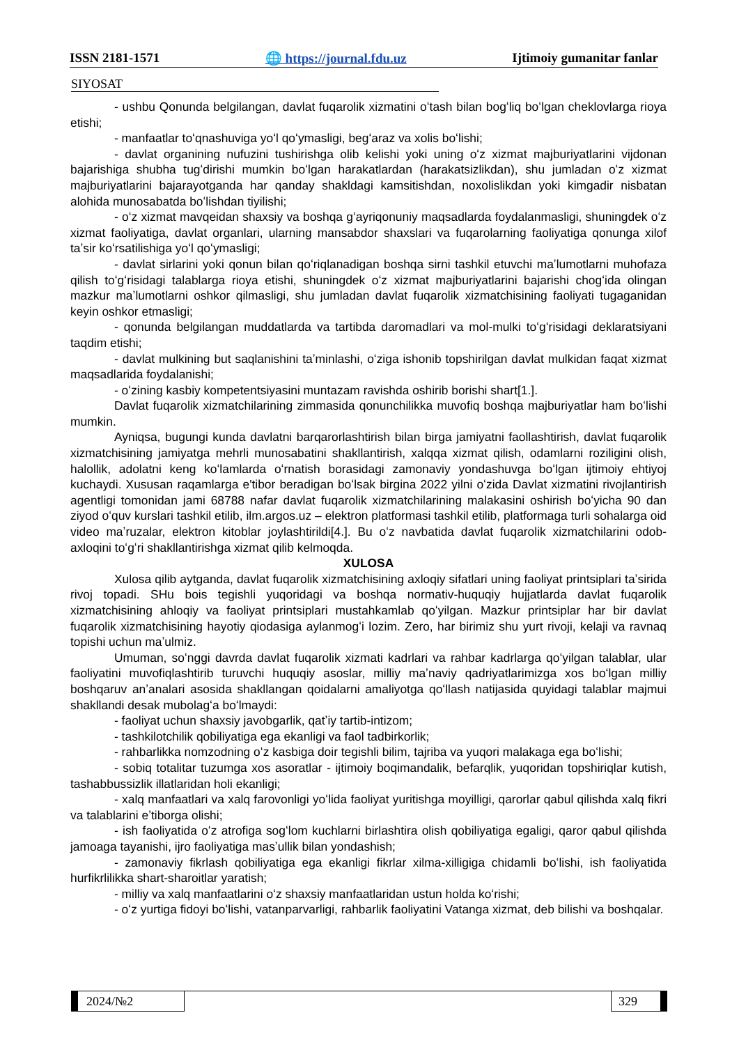ISSN 2181-1571 🌐 https://journal.fdu.uz Ijtimoiy gumanitar fanlar
SIYOSAT
- ushbu Qonunda belgilangan, davlat fuqarolik xizmatini oʻtash bilan bogʻliq boʻlgan cheklovlarga rioya etishi;
- manfaatlar toʻqnashuviga yoʻl qoʻymasligi, begʻaraz va xolis boʻlishi;
- davlat organining nufuzini tushirishga olib kelishi yoki uning oʻz xizmat majburiyatlarini vijdonan bajarishiga shubha tugʻdirishi mumkin boʻlgan harakatlardan (harakatsizlikdan), shu jumladan oʻz xizmat majburiyatlarini bajarayotganda har qanday shakldagi kamsitishdan, noxolislikdan yoki kimgadir nisbatan alohida munosabatda boʻlishdan tiyilishi;
- oʻz xizmat mavqeidan shaxsiy va boshqa gʻayriqonuniy maqsadlarda foydalanmasligi, shuningdek oʻz xizmat faoliyatiga, davlat organlari, ularning mansabdor shaxslari va fuqarolarning faoliyatiga qonunga xilof taʼsir koʻrsatilishiga yoʻl qoʻymasligi;
- davlat sirlarini yoki qonun bilan qoʻriqlanadigan boshqa sirni tashkil etuvchi maʼlumotlarni muhofaza qilish toʻgʻrisidagi talablarga rioya etishi, shuningdek oʻz xizmat majburiyatlarini bajarishi chogʻida olingan mazkur maʼlumotlarni oshkor qilmasligi, shu jumladan davlat fuqarolik xizmatchisining faoliyati tugaganidan keyin oshkor etmasligi;
- qonunda belgilangan muddatlarda va tartibda daromadlari va mol-mulki toʻgʻrisidagi deklaratsiyani taqdim etishi;
- davlat mulkining but saqlanishini taʼminlashi, oʻziga ishonib topshirilgan davlat mulkidan faqat xizmat maqsadlarida foydalanishi;
- oʻzining kasbiy kompetentsiyasini muntazam ravishda oshirib borishi shart[1.].
Davlat fuqarolik xizmatchilarining zimmasida qonunchilikka muvofiq boshqa majburiyatlar ham boʻlishi mumkin.
Ayniqsa, bugungi kunda davlatni barqarorlashtirish bilan birga jamiyatni faollashtirish, davlat fuqarolik xizmatchisining jamiyatga mehrli munosabatini shakllantirish, xalqqa xizmat qilish, odamlarni roziligini olish, halollik, adolatni keng koʻlamlarda oʻrnatish borasidagi zamonaviy yondashuvga boʻlgan ijtimoiy ehtiyoj kuchaydi. Xususan raqamlarga e'tibor beradigan boʻlsak birgina 2022 yilni oʻzida Davlat xizmatini rivojlantirish agentligi tomonidan jami 68788 nafar davlat fuqarolik xizmatchilarining malakasini oshirish boʻyicha 90 dan ziyod oʻquv kurslari tashkil etilib, ilm.argos.uz – elektron platformasi tashkil etilib, platformaga turli sohalarga oid video maʼruzalar, elektron kitoblar joylashtirildi[4.]. Bu oʻz navbatida davlat fuqarolik xizmatchilarini odob-axloqini toʻgʻri shakllantirishga xizmat qilib kelmoqda.
XULOSA
Xulosa qilib aytganda, davlat fuqarolik xizmatchisining axloqiy sifatlari uning faoliyat printsiplari taʼsirida rivoj topadi. SHu bois tegishli yuqoridagi va boshqa normativ-huquqiy hujjatlarda davlat fuqarolik xizmatchisining ahloqiy va faoliyat printsiplari mustahkamlab qoʻyilgan. Mazkur printsiplar har bir davlat fuqarolik xizmatchisining hayotiy qiodasiga aylanmogʻi lozim. Zero, har birimiz shu yurt rivoji, kelaji va ravnaq topishi uchun maʼulmiz.
Umuman, soʻnggi davrda davlat fuqarolik xizmati kadrlari va rahbar kadrlarga qoʻyilgan talablar, ular faoliyatini muvofiqlashtirib turuvchi huquqiy asoslar, milliy maʼnaviy qadriyatlarimizga xos boʻlgan milliy boshqaruv anʼanalari asosida shakllangan qoidalarni amaliyotga qoʻllash natijasida quyidagi talablar majmui shakllandi desak mubolagʻa boʻlmaydi:
- faoliyat uchun shaxsiy javobgarlik, qatʼiy tartib-intizom;
- tashkilotchilik qobiliyatiga ega ekanligi va faol tadbirkorlik;
- rahbarlikka nomzodning oʻz kasbiga doir tegishli bilim, tajriba va yuqori malakaga ega boʻlishi;
- sobiq totalitar tuzumga xos asoratlar - ijtimoiy boqimandalik, befarqlik, yuqoridan topshiriqlar kutish, tashabbussizlik illatlaridan holi ekanligi;
- xalq manfaatlari va xalq farovonligi yoʻlida faoliyat yuritishga moyilligi, qarorlar qabul qilishda xalq fikri va talablarini eʼtiborga olishi;
- ish faoliyatida oʻz atrofiga sogʻlom kuchlarni birlashtira olish qobiliyatiga egaligi, qaror qabul qilishda jamoaga tayanishi, ijro faoliyatiga masʼullik bilan yondashish;
- zamonaviy fikrlash qobiliyatiga ega ekanligi fikrlar xilma-xilligiga chidamli boʻlishi, ish faoliyatida hurfikrlilikka shart-sharoitlar yaratish;
- milliy va xalq manfaatlarini oʻz shaxsiy manfaatlaridan ustun holda koʻrishi;
- oʻz yurtiga fidoyi boʻlishi, vatanparvarligi, rahbarlik faoliyatini Vatanga xizmat, deb bilishi va boshqalar.
2024/№2 329